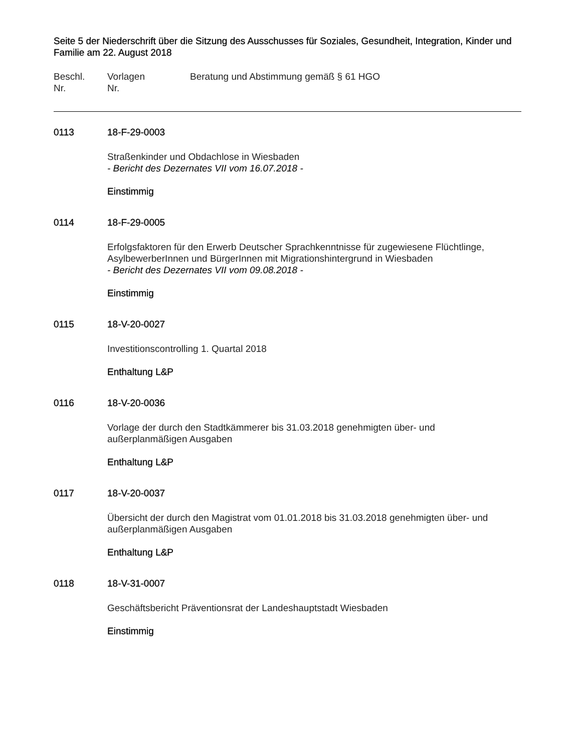Seite 5 der Niederschrift über die Sitzung des Ausschusses für Soziales, Gesundheit, Integration, Kinder und Familie am 22. August 2018
Beschl.
Nr.
Vorlagen
Nr.
Beratung und Abstimmung gemäß § 61 HGO
0113 18-F-29-0003
Straßenkinder und Obdachlose in Wiesbaden
- Bericht des Dezernates VII vom 16.07.2018 -
Einstimmig
0114 18-F-29-0005
Erfolgsfaktoren für den Erwerb Deutscher Sprachkenntnisse für zugewiesene Flüchtlinge, AsylbewerberInnen und BürgerInnen mit Migrationshintergrund in Wiesbaden
- Bericht des Dezernates VII vom 09.08.2018 -
Einstimmig
0115 18-V-20-0027
Investitionscontrolling 1. Quartal 2018
Enthaltung L&P
0116 18-V-20-0036
Vorlage der durch den Stadtkämmerer bis 31.03.2018 genehmigten über- und
außerplanmäßigen Ausgaben
Enthaltung L&P
0117 18-V-20-0037
Übersicht der durch den Magistrat vom 01.01.2018 bis 31.03.2018 genehmigten über- und außerplanmäßigen Ausgaben
Enthaltung L&P
0118 18-V-31-0007
Geschäftsbericht Präventionsrat der Landeshauptstadt Wiesbaden
Einstimmig